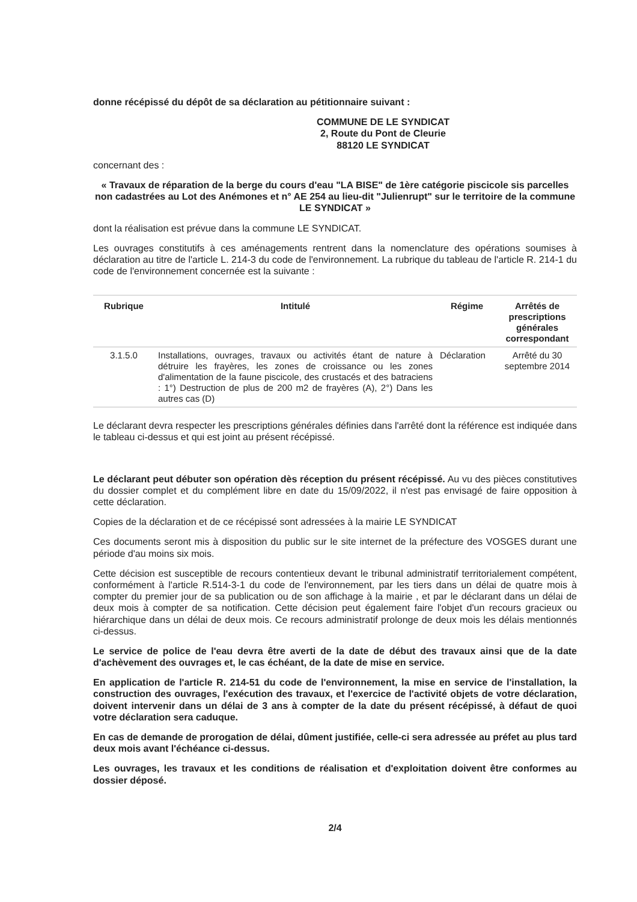donne récépissé du dépôt de sa déclaration au pétitionnaire suivant :
COMMUNE DE LE SYNDICAT
2, Route du Pont de Cleurie
88120 LE SYNDICAT
concernant des :
« Travaux de réparation de la berge du cours d'eau "LA BISE" de 1ère catégorie piscicole sis parcelles non cadastrées au Lot des Anémones et n° AE 254 au lieu-dit "Julienrupt" sur le territoire de la commune LE SYNDICAT »
dont la réalisation est prévue dans la commune LE SYNDICAT.
Les ouvrages constitutifs à ces aménagements rentrent dans la nomenclature des opérations soumises à déclaration au titre de l'article L. 214-3 du code de l'environnement. La rubrique du tableau de l'article R. 214-1 du code de l'environnement concernée est la suivante :
| Rubrique | Intitulé | Régime | Arrêtés de prescriptions générales correspondant |
| --- | --- | --- | --- |
| 3.1.5.0 | Installations, ouvrages, travaux ou activités étant de nature à détruire les frayères, les zones de croissance ou les zones d'alimentation de la faune piscicole, des crustacés et des batraciens : 1°) Destruction de plus de 200 m2 de frayères (A), 2°) Dans les autres cas (D) | Déclaration | Arrêté du 30 septembre 2014 |
Le déclarant devra respecter les prescriptions générales définies dans l'arrêté dont la référence est indiquée dans le tableau ci-dessus et qui est joint au présent récépissé.
Le déclarant peut débuter son opération dès réception du présent récépissé. Au vu des pièces constitutives du dossier complet et du complément libre en date du 15/09/2022, il n'est pas envisagé de faire opposition à cette déclaration.
Copies de la déclaration et de ce récépissé sont adressées à la mairie LE SYNDICAT
Ces documents seront mis à disposition du public sur le site internet de la préfecture des VOSGES durant une période d'au moins six mois.
Cette décision est susceptible de recours contentieux devant le tribunal administratif territorialement compétent, conformément à l'article R.514-3-1 du code de l'environnement, par les tiers dans un délai de quatre mois à compter du premier jour de sa publication ou de son affichage à la mairie , et par le déclarant dans un délai de deux mois à compter de sa notification. Cette décision peut également faire l'objet d'un recours gracieux ou hiérarchique dans un délai de deux mois. Ce recours administratif prolonge de deux mois les délais mentionnés ci-dessus.
Le service de police de l'eau devra être averti de la date de début des travaux ainsi que de la date d'achèvement des ouvrages et, le cas échéant, de la date de mise en service.
En application de l'article R. 214-51 du code de l'environnement, la mise en service de l'installation, la construction des ouvrages, l'exécution des travaux, et l'exercice de l'activité objets de votre déclaration, doivent intervenir dans un délai de 3 ans à compter de la date du présent récépissé, à défaut de quoi votre déclaration sera caduque.
En cas de demande de prorogation de délai, dûment justifiée, celle-ci sera adressée au préfet au plus tard deux mois avant l'échéance ci-dessus.
Les ouvrages, les travaux et les conditions de réalisation et d'exploitation doivent être conformes au dossier déposé.
2/4